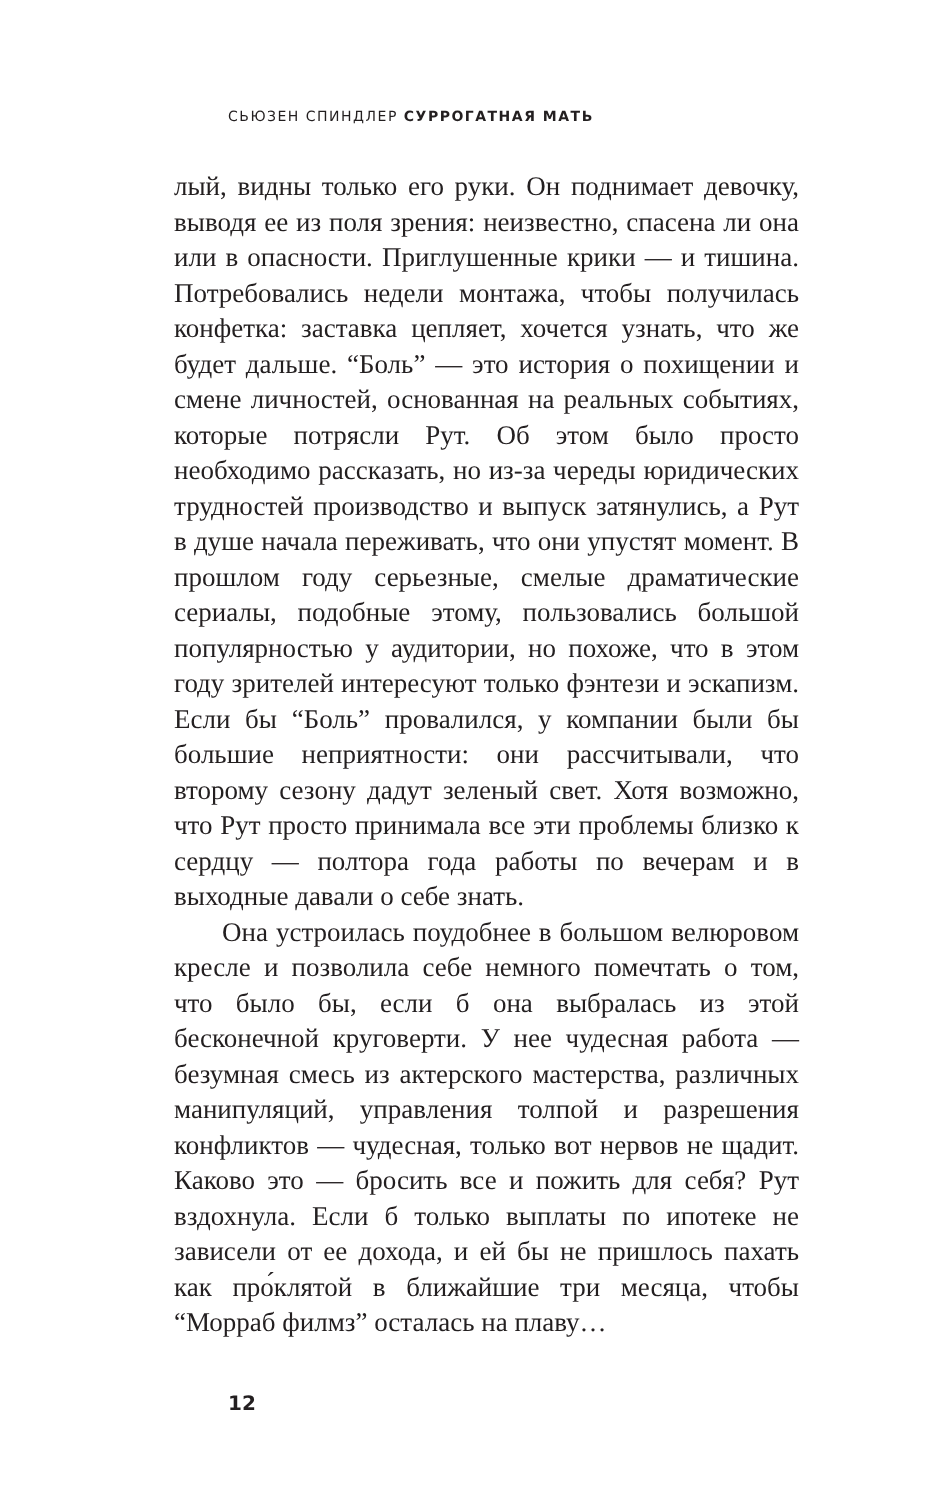СЬЮЗЕН СПИНДЛЕР СУРРОГАТНАЯ МАТЬ
лый, видны только его руки. Он поднимает девочку, выводя ее из поля зрения: неизвестно, спасена ли она или в опасности. Приглушенные крики — и тишина. Потребовались недели монтажа, чтобы получилась конфетка: заставка цепляет, хочется узнать, что же будет дальше. “Боль” — это история о похищении и смене личностей, основанная на реальных событиях, которые потрясли Рут. Об этом было просто необходимо рассказать, но из-за череды юридических трудностей производство и выпуск затянулись, а Рут в душе начала переживать, что они упустят момент. В прошлом году серьезные, смелые драматические сериалы, подобные этому, пользовались большой популярностью у аудитории, но похоже, что в этом году зрителей интересуют только фэнтези и эскапизм. Если бы “Боль” провалился, у компании были бы большие неприятности: они рассчитывали, что второму сезону дадут зеленый свет. Хотя возможно, что Рут просто принимала все эти проблемы близко к сердцу — полтора года работы по вечерам и в выходные давали о себе знать.
Она устроилась поудобнее в большом велюровом кресле и позволила себе немного помечтать о том, что было бы, если б она выбралась из этой бесконечной круговерти. У нее чудесная работа — безумная смесь из актерского мастерства, различных манипуляций, управления толпой и разрешения конфликтов — чудесная, только вот нервов не щадит. Каково это — бросить все и пожить для себя? Рут вздохнула. Если б только выплаты по ипотеке не зависели от ее дохода, и ей бы не пришлось пахать как про́клятой в ближайшие три месяца, чтобы “Морраб филмз” осталась на плаву…
12